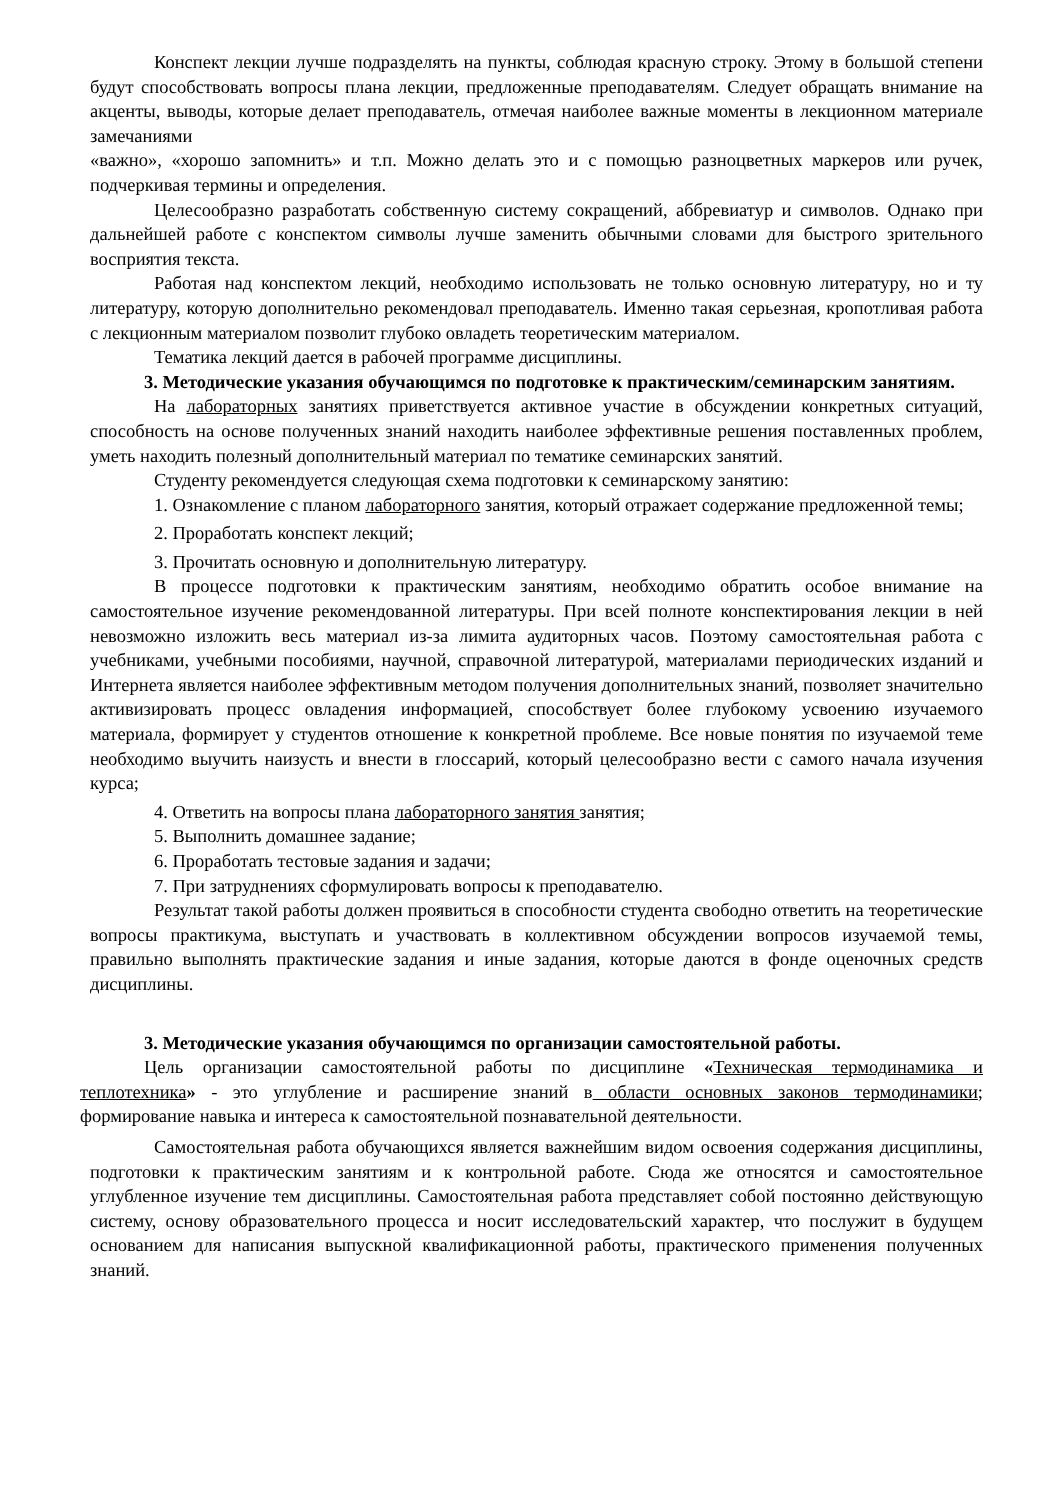Конспект лекции лучше подразделять на пункты, соблюдая красную строку. Этому в большой степени будут способствовать вопросы плана лекции, предложенные преподавателям. Следует обращать внимание на акценты, выводы, которые делает преподаватель, отмечая наиболее важные моменты в лекционном материале замечаниями
«важно», «хорошо запомнить» и т.п. Можно делать это и с помощью разноцветных маркеров или ручек, подчеркивая термины и определения.
Целесообразно разработать собственную систему сокращений, аббревиатур и символов. Однако при дальнейшей работе с конспектом символы лучше заменить обычными словами для быстрого зрительного восприятия текста.
Работая над конспектом лекций, необходимо использовать не только основную литературу, но и ту литературу, которую дополнительно рекомендовал преподаватель. Именно такая серьезная, кропотливая работа с лекционным материалом позволит глубоко овладеть теоретическим материалом.
Тематика лекций дается в рабочей программе дисциплины.
3. Методические указания обучающимся по подготовке к практическим/семинарским занятиям.
На лабораторных занятиях приветствуется активное участие в обсуждении конкретных ситуаций, способность на основе полученных знаний находить наиболее эффективные решения поставленных проблем, уметь находить полезный дополнительный материал по тематике семинарских занятий.
Студенту рекомендуется следующая схема подготовки к семинарскому занятию:
1. Ознакомление с планом лабораторного занятия, который отражает содержание предложенной темы;
2. Проработать конспект лекций;
3. Прочитать основную и дополнительную литературу.
В процессе подготовки к практическим занятиям, необходимо обратить особое внимание на самостоятельное изучение рекомендованной литературы. При всей полноте конспектирования лекции в ней невозможно изложить весь материал из-за лимита аудиторных часов. Поэтому самостоятельная работа с учебниками, учебными пособиями, научной, справочной литературой, материалами периодических изданий и Интернета является наиболее эффективным методом получения дополнительных знаний, позволяет значительно активизировать процесс овладения информацией, способствует более глубокому усвоению изучаемого материала, формирует у студентов отношение к конкретной проблеме. Все новые понятия по изучаемой теме необходимо выучить наизусть и внести в глоссарий, который целесообразно вести с самого начала изучения курса;
4. Ответить на вопросы плана лабораторного занятия занятия;
5. Выполнить домашнее задание;
6. Проработать тестовые задания и задачи;
7. При затруднениях сформулировать вопросы к преподавателю.
Результат такой работы должен проявиться в способности студента свободно ответить на теоретические вопросы практикума, выступать и участвовать в коллективном обсуждении вопросов изучаемой темы, правильно выполнять практические задания и иные задания, которые даются в фонде оценочных средств дисциплины.
3. Методические указания обучающимся по организации самостоятельной работы.
Цель организации самостоятельной работы по дисциплине «Техническая термодинамика и теплотехника» - это углубление и расширение знаний в области основных законов термодинамики; формирование навыка и интереса к самостоятельной познавательной деятельности.
Самостоятельная работа обучающихся является важнейшим видом освоения содержания дисциплины, подготовки к практическим занятиям и к контрольной работе. Сюда же относятся и самостоятельное углубленное изучение тем дисциплины. Самостоятельная работа представляет собой постоянно действующую систему, основу образовательного процесса и носит исследовательский характер, что послужит в будущем основанием для написания выпускной квалификационной работы, практического применения полученных знаний.